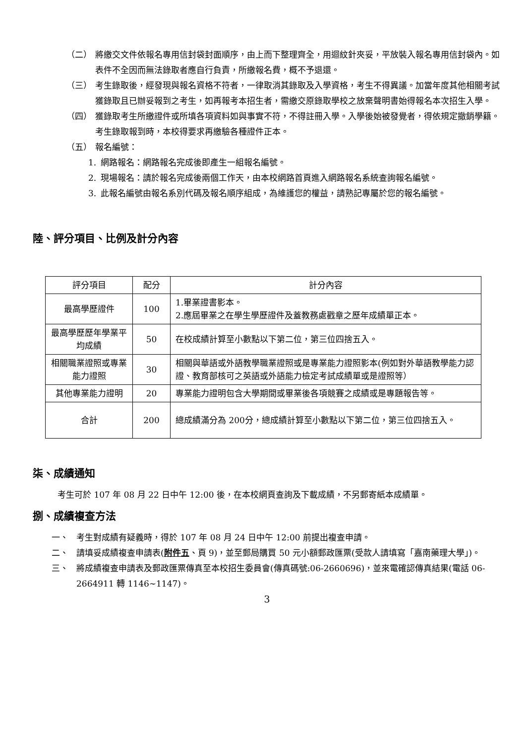（二） 將繳交文件依報名專用信封袋封面順序，由上而下整理齊全，用迴紋針夾妥，平放裝入報名專用信封袋內。如表件不全因而無法錄取者應自行負責，所繳報名費，概不予退還。
（三） 考生錄取後，經發現與報名資格不符者，一律取消其錄取及入學資格，考生不得異議。加當年度其他相關考試獲錄取且已辦妥報到之考生，如再報考本招生者，需繳交原錄取學校之放棄聲明書始得報名本次招生入學。
（四） 獲錄取考生所繳證件或所填各項資料如與事實不符，不得註冊入學。入學後始被發覺者，得依規定撤銷學籍。考生錄取報到時，本校得要求再繳驗各種證件正本。
（五） 報名編號：
1. 網路報名：網路報名完成後即產生一組報名編號。
2. 現場報名：請於報名完成後兩個工作天，由本校網路首頁進入網路報名系統查詢報名編號。
3. 此報名編號由報名系別代碼及報名順序組成，為維護您的權益，請熟記專屬於您的報名編號。
陸、評分項目、比例及計分內容
| 評分項目 | 配分 | 計分內容 |
| --- | --- | --- |
| 最高學歷證件 | 100 | 1.畢業證書影本。 2.應屆畢業之在學生學歷證件及蓋教務處戳章之歷年成績單正本。 |
| 最高學歷歷年學業平均成績 | 50 | 在校成績計算至小數點以下第二位，第三位四捨五入。 |
| 相關職業證照或專業能力證照 | 30 | 相關與華語或外語教學職業證照或是專業能力證照影本(例如對外華語教學能力認證、教育部核可之英語或外語能力檢定考試成績單或是證照等） |
| 其他專業能力證明 | 20 | 專業能力證明包含大學期間或畢業後各項競賽之成績或是專題報告等。 |
| 合計 | 200 | 總成績滿分為 200分，總成績計算至小數點以下第二位，第三位四捨五入。 |
柒、成績通知
考生可於 107 年 08 月 22 日中午 12:00 後，在本校網頁查詢及下載成績，不另郵寄紙本成績單。
捌、成績複查方法
一、 考生對成績有疑義時，得於 107 年 08 月 24 日中午 12:00 前提出複查申請。
二、 請填妥成績複查申請表(附件五、頁 9)，並至郵局購買 50 元小額郵政匯票(受款人請填寫「嘉南藥理大學」)。
三、 將成績複查申請表及郵政匯票傳真至本校招生委員會(傳真碼號:06-2660696)，並來電確認傳真結果(電話 06-2664911 轉 1146~1147)。
3